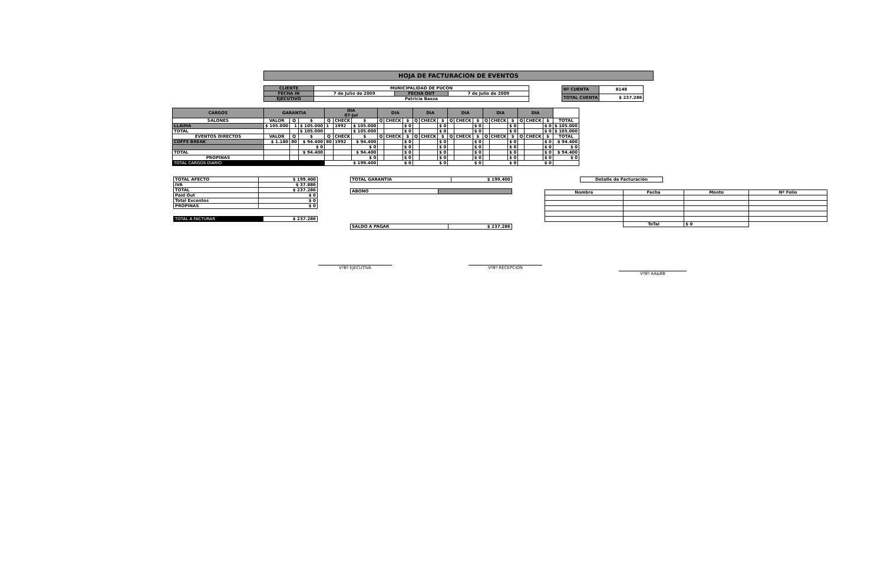HOJA DE FACTURACION DE EVENTOS
| CLIENTE | MUNICIPALIDAD DE PUCON | | |
| FECHA IN | 7 de Julio de 2009 | FECHA OUT | 7 de Julio de 2009 |
| EJECUTIVO | Patricia Baeza | | |
| Nº CUENTA | 8148 |
| TOTAL CUENTA | $ 237.286 |
| CARGOS | GARANTIA | | | DIA 07-Jul | | | DIA | | | DIA | | | DIA | | | DIA | | | DIA | | | |
| --- | --- | --- | --- | --- | --- | --- | --- | --- | --- | --- | --- | --- | --- | --- | --- | --- | --- | --- | --- | --- | --- | --- |
| SALONES | VALOR | Q | $ | Q | CHECK | $ | Q | CHECK | $ | Q | CHECK | $ | Q | CHECK | $ | Q | CHECK | $ | Q | CHECK | $ | TOTAL |
| LLAIMA | $ 105.000 | 1 | $ 105.000 | 1 | 1992 | $ 105.000 | | | $ 0 | | | $ 0 | | | $ 0 | | | $ 0 | | | $ 0 | $ 105.000 |
| TOTAL | | | $ 105.000 | | | $ 105.000 | | | $ 0 | | | $ 0 | | | $ 0 | | | $ 0 | | | $ 0 | $ 105.000 |
| EVENTOS DIRECTOS | VALOR | Q | $ | Q | CHECK | $ | Q | CHECK | $ | Q | CHECK | $ | Q | CHECK | $ | Q | CHECK | $ | Q | CHECK | $ | TOTAL |
| COFFE BREAK | $ 1.180 | 80 | $ 94.400 | 80 | 1992 | $ 94.400 | | | $ 0 | | | $ 0 | | | $ 0 | | | $ 0 | | | $ 0 | $ 94.400 |
| | | | $ 0 | | | $ 0 | | | $ 0 | | | $ 0 | | | $ 0 | | | $ 0 | | | $ 0 | $ 0 |
| TOTAL | | | $ 94.400 | | | $ 94.400 | | | $ 0 | | | $ 0 | | | $ 0 | | | $ 0 | | | $ 0 | $ 94.400 |
| PROPINAS | | | | | | $ 0 | | | $ 0 | | | $ 0 | | | $ 0 | | | $ 0 | | | $ 0 | $ 0 |
| TOTAL CARGOS DIARIO | | | | $ 199.400 | | | $ 0 | | | $ 0 | | | $ 0 | | | $ 0 | | | $ 0 | | | |
| TOTAL AFECTO | $ 199.400 |
| IVA | $ 37.886 |
| TOTAL | $ 237.286 |
| Paid Out | $ 0 |
| Total Excentos | $ 0 |
| PROPINAS | $ 0 |
| TOTAL A FACTURAR | $ 237.286 |
| TOTAL GARANTIA | $ 199.400 |
| ABONO | |
| SALDO A PAGAR | $ 237.286 |
| Detalle de Facturación |
| Nombre | Fecha | Monto | Nº Folio |
| --- | --- | --- | --- |
| | ToTal | $ 0 | |
VºBº EJECUTIVA VºBº RECEPCION
VºBº AA&BB